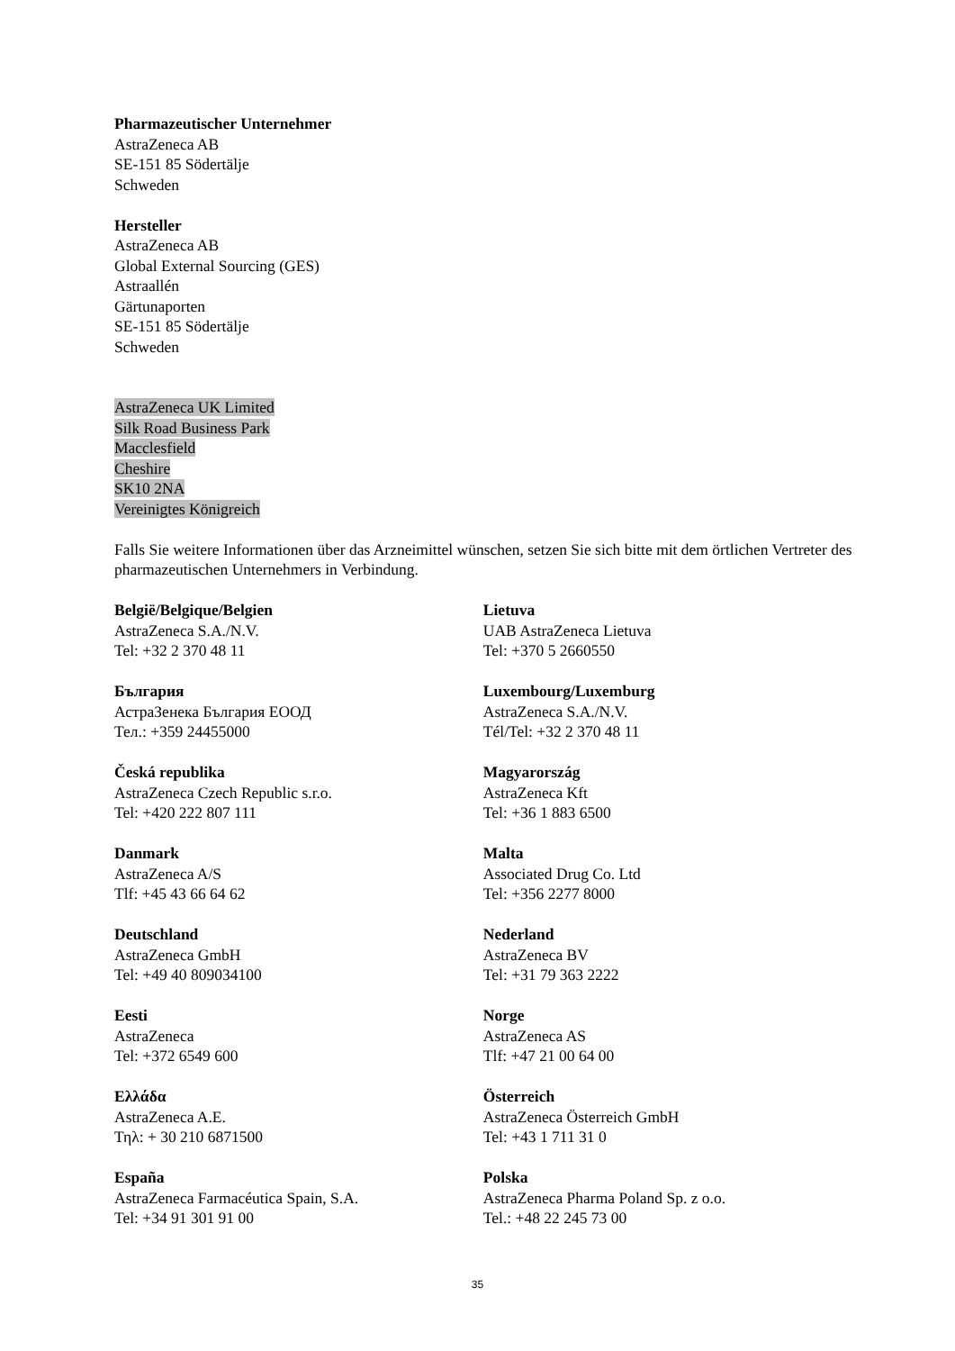Pharmazeutischer Unternehmer
AstraZeneca AB
SE-151 85 Södertälje
Schweden
Hersteller
AstraZeneca AB
Global External Sourcing (GES)
Astraallén
Gärtunaporten
SE-151 85 Södertälje
Schweden
AstraZeneca UK Limited
Silk Road Business Park
Macclesfield
Cheshire
SK10 2NA
Vereinigtes Königreich
Falls Sie weitere Informationen über das Arzneimittel wünschen, setzen Sie sich bitte mit dem örtlichen Vertreter des pharmazeutischen Unternehmers in Verbindung.
| België/Belgique/Belgien AstraZeneca S.A./N.V. Tel: +32 2 370 48 11 | Lietuva UAB AstraZeneca Lietuva Tel: +370 5 2660550 |
| България АстраЗенека България ЕООД Тел.: +359 24455000 | Luxembourg/Luxemburg AstraZeneca S.A./N.V. Tél/Tel: +32 2 370 48 11 |
| Česká republika AstraZeneca Czech Republic s.r.o. Tel: +420 222 807 111 | Magyarország AstraZeneca Kft Tel: +36 1 883 6500 |
| Danmark AstraZeneca A/S Tlf: +45 43 66 64 62 | Malta Associated Drug Co. Ltd Tel: +356 2277 8000 |
| Deutschland AstraZeneca GmbH Tel: +49 40 809034100 | Nederland AstraZeneca BV Tel: +31 79 363 2222 |
| Eesti AstraZeneca Tel: +372 6549 600 | Norge AstraZeneca AS Tlf: +47 21 00 64 00 |
| Ελλάδα AstraZeneca A.E. Τηλ: + 30 210 6871500 | Österreich AstraZeneca Österreich GmbH Tel: +43 1 711 31 0 |
| España AstraZeneca Farmacéutica Spain, S.A. Tel: +34 91 301 91 00 | Polska AstraZeneca Pharma Poland Sp. z o.o. Tel.: +48 22 245 73 00 |
35